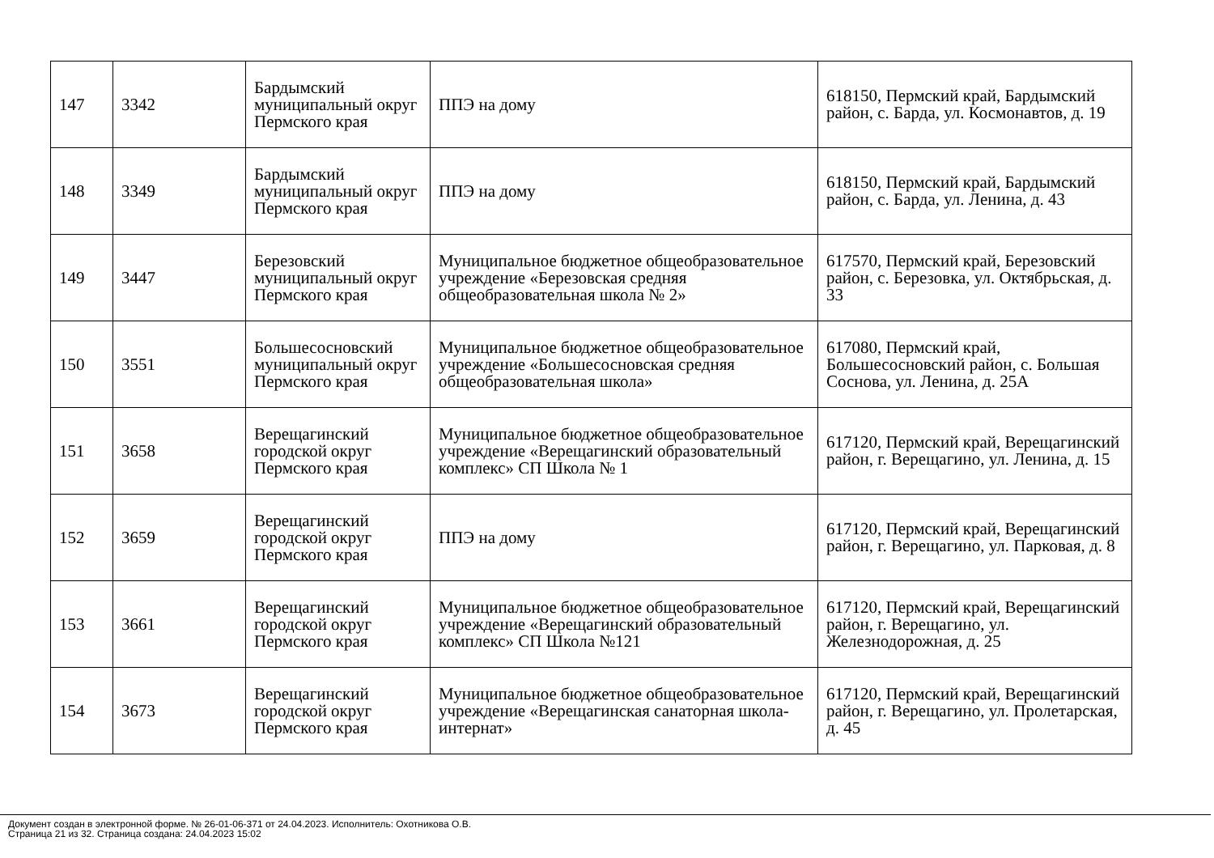| 147 | 3342 | Бардымский муниципальный округ Пермского края | ППЭ на дому | 618150, Пермский край, Бардымский район, с. Барда, ул. Космонавтов, д. 19 |
| 148 | 3349 | Бардымский муниципальный округ Пермского края | ППЭ на дому | 618150, Пермский край, Бардымский район, с. Барда, ул. Ленина, д. 43 |
| 149 | 3447 | Березовский муниципальный округ Пермского края | Муниципальное бюджетное общеобразовательное учреждение «Березовская средняя общеобразовательная школа № 2» | 617570, Пермский край, Березовский район, с. Березовка, ул. Октябрьская, д. 33 |
| 150 | 3551 | Большесосновский муниципальный округ Пермского края | Муниципальное бюджетное общеобразовательное учреждение «Большесосновская средняя общеобразовательная школа» | 617080, Пермский край, Большесосновский район, с. Большая Соснова, ул. Ленина, д. 25А |
| 151 | 3658 | Верещагинский городской округ Пермского края | Муниципальное бюджетное общеобразовательное учреждение «Верещагинский образовательный комплекс» СП Школа № 1 | 617120, Пермский край, Верещагинский район, г. Верещагино, ул. Ленина, д. 15 |
| 152 | 3659 | Верещагинский городской округ Пермского края | ППЭ на дому | 617120, Пермский край, Верещагинский район, г. Верещагино, ул. Парковая, д. 8 |
| 153 | 3661 | Верещагинский городской округ Пермского края | Муниципальное бюджетное общеобразовательное учреждение «Верещагинский образовательный комплекс» СП Школа №121 | 617120, Пермский край, Верещагинский район, г. Верещагино, ул. Железнодорожная, д. 25 |
| 154 | 3673 | Верещагинский городской округ Пермского края | Муниципальное бюджетное общеобразовательное учреждение «Верещагинская санаторная школа-интернат» | 617120, Пермский край, Верещагинский район, г. Верещагино, ул. Пролетарская, д. 45 |
Документ создан в электронной форме. № 26-01-06-371 от 24.04.2023. Исполнитель: Охотникова О.В.
Страница 21 из 32. Страница создана: 24.04.2023 15:02